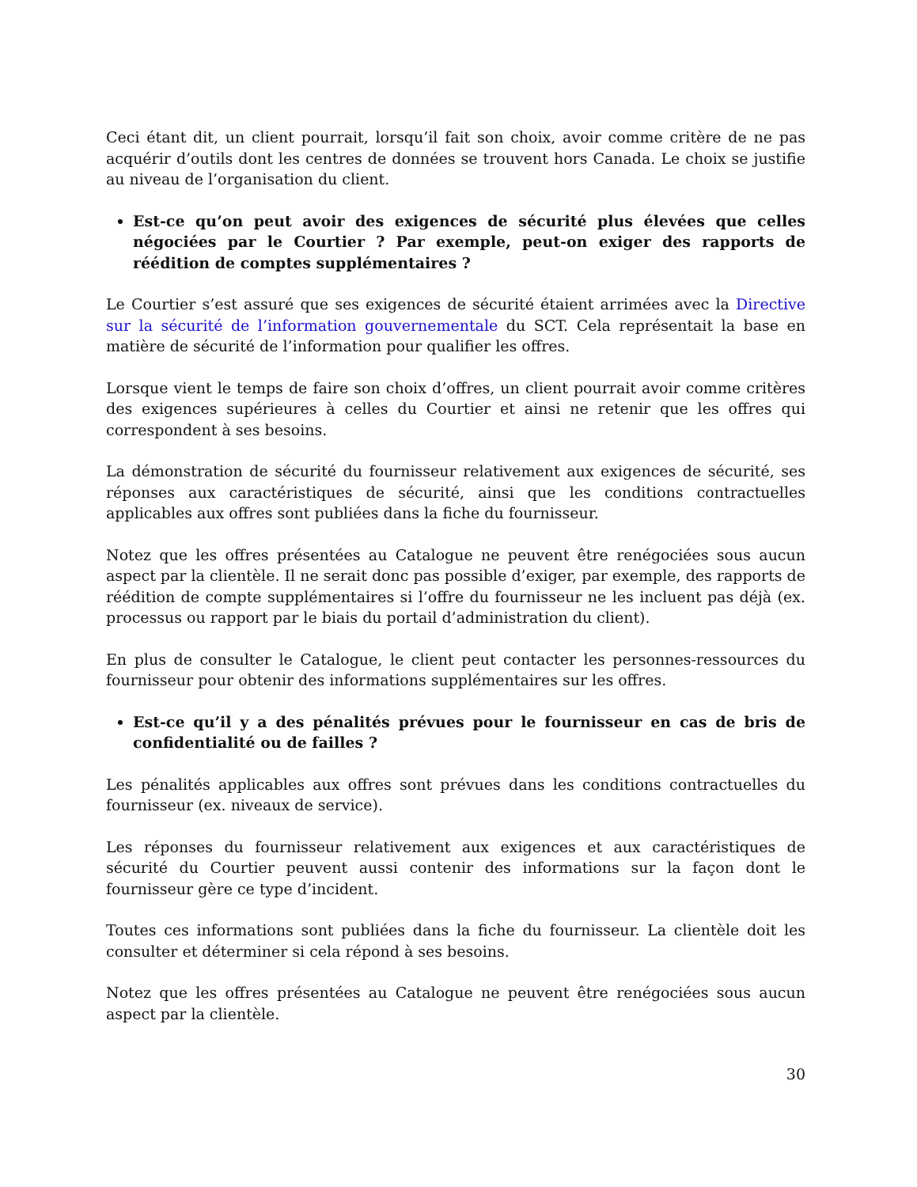Ceci étant dit, un client pourrait, lorsqu’il fait son choix, avoir comme critère de ne pas acquérir d’outils dont les centres de données se trouvent hors Canada. Le choix se justifie au niveau de l’organisation du client.
Est-ce qu’on peut avoir des exigences de sécurité plus élevées que celles négociées par le Courtier ? Par exemple, peut-on exiger des rapports de réédition de comptes supplémentaires ?
Le Courtier s’est assuré que ses exigences de sécurité étaient arrimées avec la Directive sur la sécurité de l’information gouvernementale du SCT. Cela représentait la base en matière de sécurité de l’information pour qualifier les offres.
Lorsque vient le temps de faire son choix d’offres, un client pourrait avoir comme critères des exigences supérieures à celles du Courtier et ainsi ne retenir que les offres qui correspondent à ses besoins.
La démonstration de sécurité du fournisseur relativement aux exigences de sécurité, ses réponses aux caractéristiques de sécurité, ainsi que les conditions contractuelles applicables aux offres sont publiées dans la fiche du fournisseur.
Notez que les offres présentées au Catalogue ne peuvent être renégociées sous aucun aspect par la clientèle. Il ne serait donc pas possible d’exiger, par exemple, des rapports de réédition de compte supplémentaires si l’offre du fournisseur ne les incluent pas déjà (ex. processus ou rapport par le biais du portail d’administration du client).
En plus de consulter le Catalogue, le client peut contacter les personnes-ressources du fournisseur pour obtenir des informations supplémentaires sur les offres.
Est-ce qu’il y a des pénalités prévues pour le fournisseur en cas de bris de confidentialité ou de failles ?
Les pénalités applicables aux offres sont prévues dans les conditions contractuelles du fournisseur (ex. niveaux de service).
Les réponses du fournisseur relativement aux exigences et aux caractéristiques de sécurité du Courtier peuvent aussi contenir des informations sur la façon dont le fournisseur gère ce type d’incident.
Toutes ces informations sont publiées dans la fiche du fournisseur. La clientèle doit les consulter et déterminer si cela répond à ses besoins.
Notez que les offres présentées au Catalogue ne peuvent être renégociées sous aucun aspect par la clientèle.
30